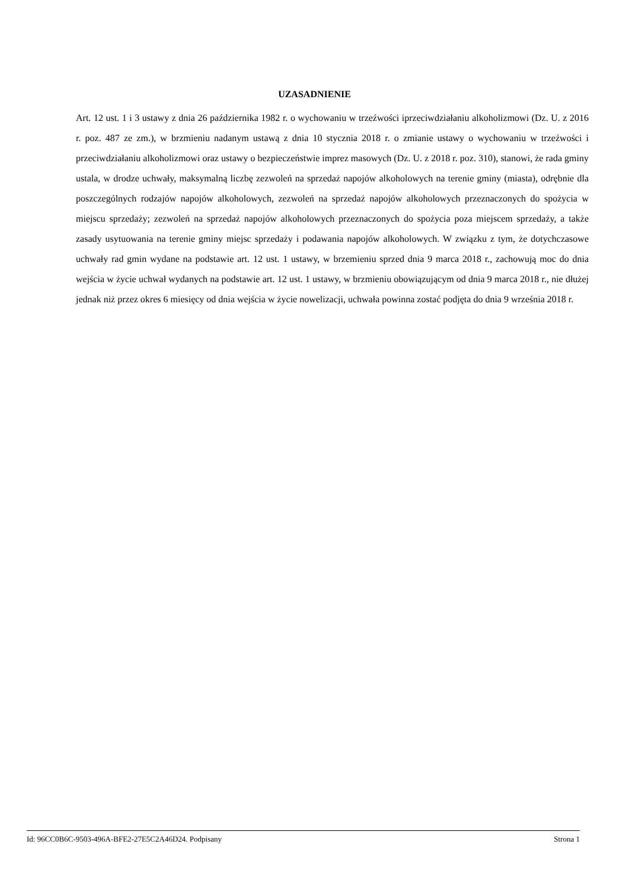UZASADNIENIE
Art. 12 ust. 1 i 3 ustawy z dnia 26 października 1982 r. o wychowaniu w trzeźwości iprzeciwdziałaniu alkoholizmowi (Dz. U. z 2016 r. poz. 487 ze zm.), w brzmieniu nadanym ustawą z dnia 10 stycznia 2018 r. o zmianie ustawy o wychowaniu w trzeźwości i przeciwdziałaniu alkoholizmowi oraz ustawy o bezpieczeństwie imprez masowych (Dz. U. z 2018 r. poz. 310), stanowi, że rada gminy ustala, w drodze uchwały, maksymalną liczbę zezwoleń na sprzedaż napojów alkoholowych na terenie gminy (miasta), odrębnie dla poszczególnych rodzajów napojów alkoholowych, zezwoleń na sprzedaż napojów alkoholowych przeznaczonych do spożycia w miejscu sprzedaży; zezwoleń na sprzedaż napojów alkoholowych przeznaczonych do spożycia poza miejscem sprzedaży, a także zasady usytuowania na terenie gminy miejsc sprzedaży i podawania napojów alkoholowych. W związku z tym, że dotychczasowe uchwały rad gmin wydane na podstawie art. 12 ust. 1 ustawy, w brzemieniu sprzed dnia 9 marca 2018 r., zachowują moc do dnia wejścia w życie uchwał wydanych na podstawie art. 12 ust. 1 ustawy, w brzmieniu obowiązującym od dnia 9 marca 2018 r., nie dłużej jednak niż przez okres 6 miesięcy od dnia wejścia w życie nowelizacji, uchwała powinna zostać podjęta do dnia 9 września 2018 r.
Id: 96CC0B6C-9503-496A-BFE2-27E5C2A46D24. Podpisany Strona 1